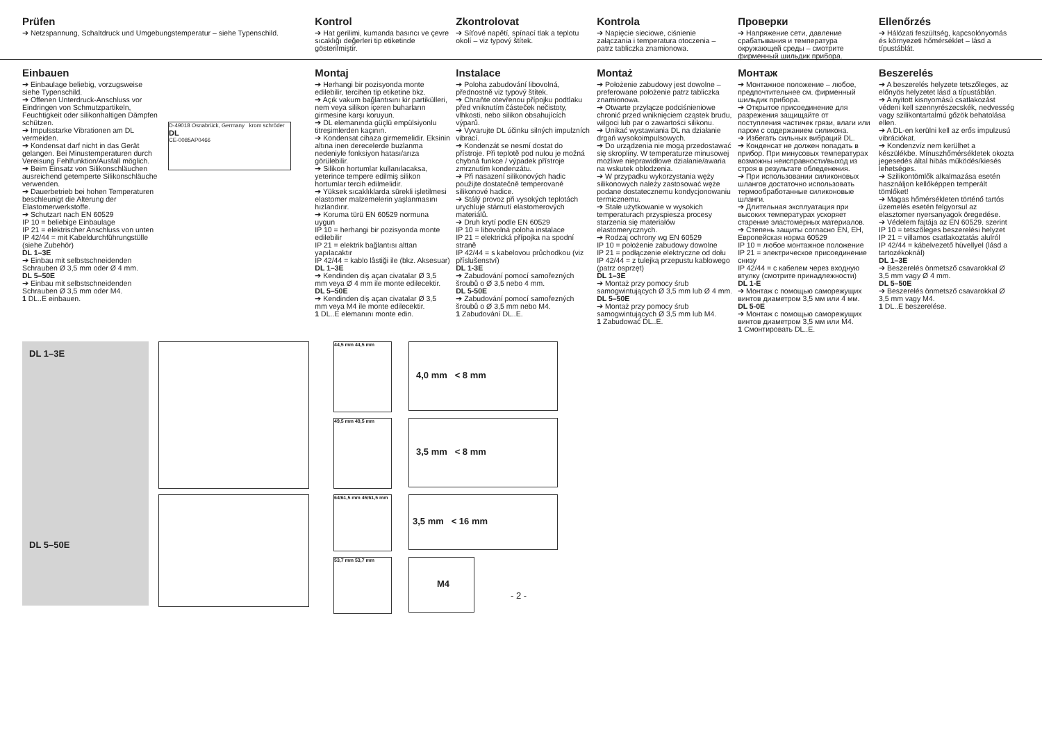Prüfen
➔ Netzspannung, Schaltdruck und Umgebungstemperatur – siehe Typenschild.
Kontrol
➔ Hat gerilimi, kumanda basıncı ve çevre sıcaklığı değerleri tip etiketinde gösterilmiştir.
Zkontrolovat
➔ Síťové napětí, spínací tlak a teplotu okolí – viz typový štítek.
Kontrola
➔ Napięcie sieciowe, ciśnienie załączania i temperatura otoczenia – patrz tabliczka znamionowa.
Проверки
➔ Напряжение сети, давление срабатывания и температура окружающей среды – смотрите фирменный шильдик прибора.
Ellenőrzés
➔ Hálózati feszültség, kapcsolónyomás és környezeti hőmérséklet – lásd a típustáblát.
Einbauen
➔ Einbaulage beliebig, vorzugsweise siehe Typenschild.
➔ Offenen Unterdruck-Anschluss vor Eindringen von Schmutzpartikeln, Feuchtigkeit oder silikonhaltigen Dämpfen schützen.
➔ Impulsstarke Vibrationen am DL vermeiden.
➔ Kondensat darf nicht in das Gerät gelangen. Bei Minustemperaturen durch Vereisung Fehlfunktion/Ausfall möglich.
➔ Beim Einsatz von Silikonschläuchen ausreichend getemperte Silikonschläuche verwenden.
➔ Dauerbetrieb bei hohen Temperaturen beschleunigt die Alterung der Elastomerwerkstoffe.
➔ Schutzart nach EN 60529
IP 10 = beliebige Einbaulage
IP 21 = elektrischer Anschluss von unten
IP 42/44 = mit Kabeldurchführungstülle (siehe Zubehör)
DL 1–3E
➔ Einbau mit selbstschneidenden Schrauben Ø 3,5 mm oder Ø 4 mm.
DL 5–50E
➔ Einbau mit selbstschneidenden Schrauben Ø 3,5 mm oder M4.
1 DL..E einbauen.
D-49018 Osnabrück, Germany krom schröder
DL
CE-0085AP0466
Montaj
➔ Herhangi bir pozisyonda monte edilebilir, tercihen tip etiketine bkz.
➔ Açık vakum bağlantısını kir partikülleri, nem veya silikon içeren buharların girmesine karşı koruyun.
➔ DL elemanında güçlü empülsiyonlu titreşimlerden kaçının.
➔ Kondensat cihaza girmemelidir. Eksinin altına inen derecelerde buzlanma nedeniyle fonksiyon hatası/arıza görülebilir.
➔ Silikon hortumlar kullanılacaksa, yeterince tempere edilmiş silikon hortumlar tercih edilmelidir.
➔ Yüksek sıcaklıklarda sürekli işletilmesi elastomer malzemelerin yaşlanmasını hızlandırır.
➔ Koruma türü EN 60529 normuna uygun
IP 10 = herhangi bir pozisyonda monte edilebilir
IP 21 = elektrik bağlantısı alttan yapılacaktır
IP 42/44 = kablo lâstiği ile (bkz. Aksesuar)
DL 1–3E
➔ Kendinden diş açan civatalar Ø 3,5 mm veya Ø 4 mm ile monte edilecektir.
DL 5–50E
➔ Kendinden diş açan civatalar Ø 3,5 mm veya M4 ile monte edilecektir.
1 DL..E elemanını monte edin.
Instalace
➔ Poloha zabudování libovolná, přednostně viz typový štítek.
➔ Chraňte otevřenou přípojku podtlaku před vniknutím částeček nečistoty, vlhkosti, nebo silikon obsahujících výparů.
➔ Vyvarujte DL účinku silných impulzních vibrací.
➔ Kondenzát se nesmí dostat do přístroje. Při teplotě pod nulou je možná chybná funkce / výpadek přístroje zmrznutím kondenzátu.
➔ Při nasazení silikonových hadic použijte dostatečně temperované silikonové hadice.
➔ Stálý provoz při vysokých teplotách urychluje stárnutí elastomerových materiálů.
➔ Druh krytí podle EN 60529
IP 10 = libovolná poloha instalace
IP 21 = elektrická přípojka na spodní straně
IP 42/44 = s kabelovou průchodkou (viz příslušenství)
DL 1-3E
➔ Zabudování pomocí samořezných šroubů o Ø 3,5 nebo 4 mm.
DL 5-50E
➔ Zabudování pomocí samořezných šroubů o Ø 3,5 mm nebo M4.
1 Zabudování DL..E.
Montaż
➔ Położenie zabudowy jest dowolne – preferowane położenie patrz tabliczka znamionowa.
➔ Otwarte przyłącze podciśnieniowe chronić przed wniknięciem cząstek brudu, wilgoci lub par o zawartości silikonu.
➔ Unikać wystawiania DL na działanie drgań wysokoimpulsowych.
➔ Do urządzenia nie mogą przedostawać się skropliny. W temperaturze minusowej możliwe nieprawidłowe działanie/awaria na wskutek oblodzenia.
➔ W przypadku wykorzystania węży silikonowych należy zastosować węże podane dostatecznemu kondycjonowaniu termicznemu.
➔ Stałe użytkowanie w wysokich temperaturach przyspiesza procesy starzenia się materiałów elastomerycznych.
➔ Rodzaj ochrony wg EN 60529
IP 10 = położenie zabudowy dowolne
IP 21 = podłączenie elektryczne od dołu
IP 42/44 = z tulejką przepustu kablowego (patrz osprzęt)
DL 1–3E
➔ Montaż przy pomocy śrub samogwintujących Ø 3,5 mm lub Ø 4 mm.
DL 5–50E
➔ Montaż przy pomocy śrub samogwintujących Ø 3,5 mm lub M4.
1 Zabudować DL..E.
Монтаж
➔ Монтажное положение – любое, предпочтительнее см. фирменный шильдик прибора.
➔ Открытое присоединение для разрежения защищайте от поступления частичек грязи, влаги или паром с содержанием силикона.
➔ Избегать сильных вибраций DL.
➔ Конденсат не должен попадать в прибор. При минусовых температурах возможны неисправности/выход из строя в результате обледенения.
➔ При использовании силиконовых шлангов достаточно использовать термообработанные силиконовые шланги.
➔ Длительная эксплуатация при высоких температурах ускоряет старение эластомерных материалов.
➔ Степень защиты согласно EN, ЕН, Европейская норма 60529
IP 10 = любое монтажное положение
IP 21 = электрическое присоединение снизу
IP 42/44 = с кабелем через входную втулку (смотрите принадлежности)
DL 1-E
➔ Монтаж с помощью саморежущих винтов диаметром 3,5 мм или 4 мм.
DL 5-0E
➔ Монтаж с помощью саморежущих винтов диаметром 3,5 мм или M4.
1 Смонтировать DL..E.
Beszerelés
➔ A beszerelés helyzete tetszőleges, az előnyös helyzetet lásd a típustáblán.
➔ A nyitott kisnyomású csatlakozást védeni kell szennyrészecskék, nedvesség vagy szilikontartalmú gőzök behatolása ellen.
➔ A DL-en kerülni kell az erős impulzusú vibrációkat.
➔ Kondenzvíz nem kerülhet a készülékbe. Mínuszhőmérsékletek okozta jegesedés által hibás működés/kiesés lehetséges.
➔ Szilikontömlők alkalmazása esetén használjon kellőképpen temperált tömlőket!
➔ Magas hőmérsékleten történő tartós üzemelés esetén felgyorsul az elasztomer nyersanyagok öregedése.
➔ Védelem fajtája az EN 60529. szerint
IP 10 = tetszőleges beszerelési helyzet
IP 21 = villamos csatlakoztatás alulról
IP 42/44 = kábelvezető hüvellyel (lásd a tartozékoknál)
DL 1–3E
➔ Beszerelés önmetsző csavarokkal Ø 3,5 mm vagy Ø 4 mm.
DL 5–50E
➔ Beszerelés önmetsző csavarokkal Ø 3,5 mm vagy M4.
1 DL..E beszerelése.
DL 1–3E
DL 5–50E
44,5 mm 44,5 mm
49,5 mm 49,5 mm
64/61,5 mm 45/61,5 mm
53,7 mm 53,7 mm
4,0 mm < 8 mm
3,5 mm < 8 mm
3,5 mm < 16 mm
M4
- 2 -